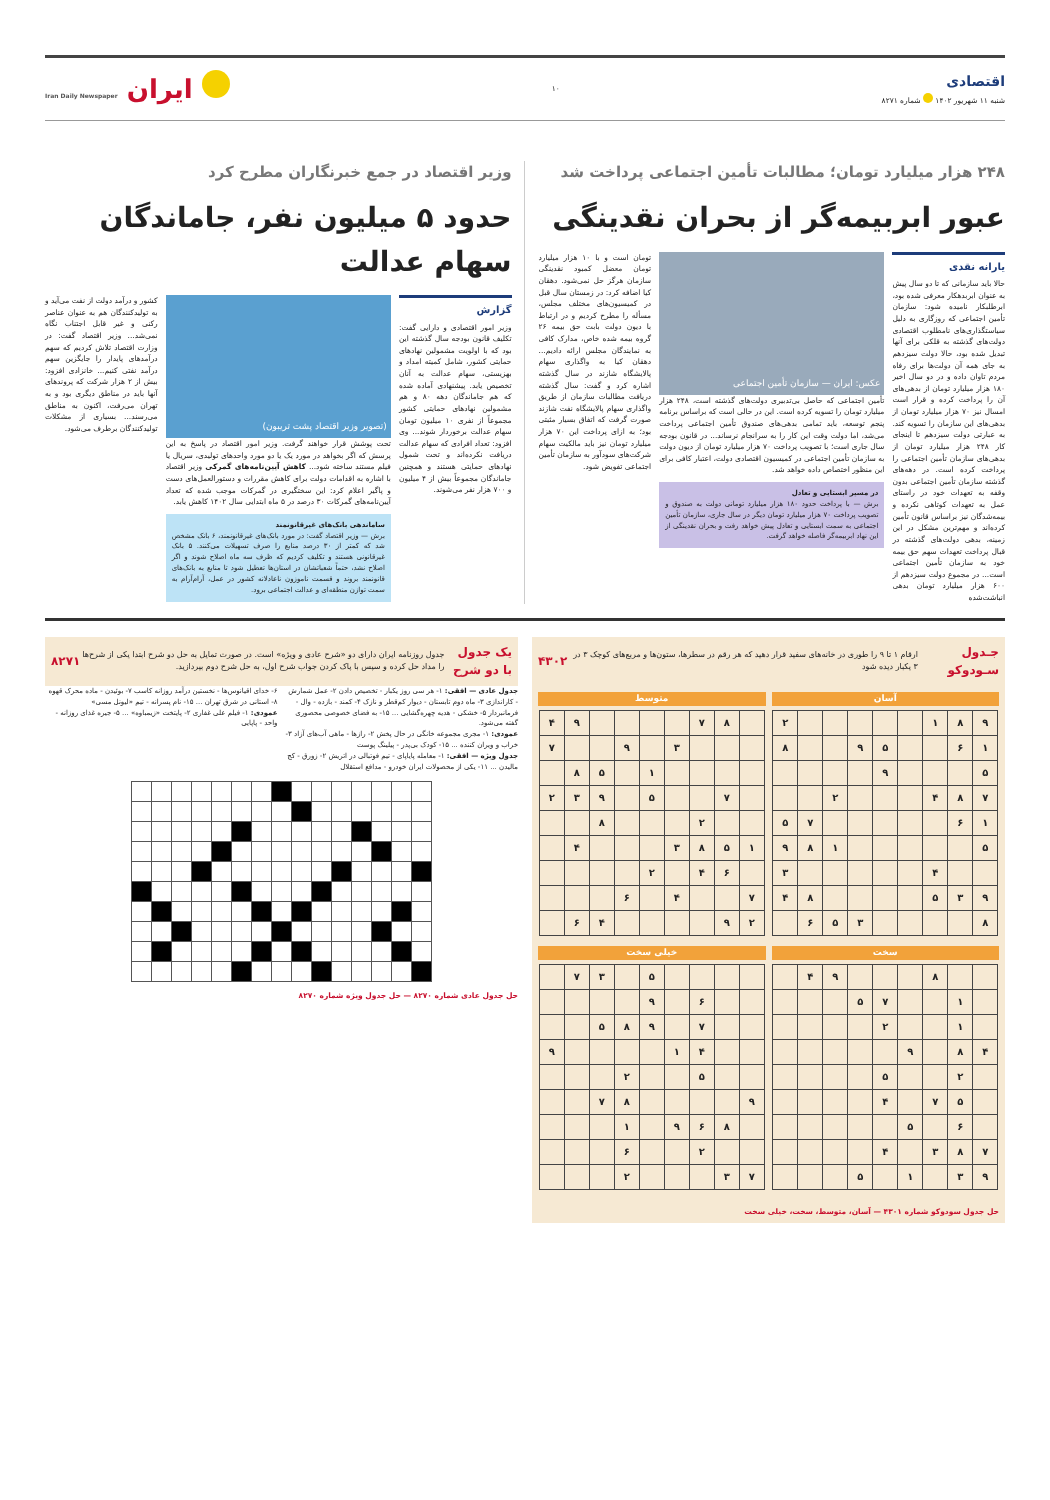اقتصادی
شنبه ۱۱ شهریور ۱۴۰۲ شماره ۸۲۷۱
۱۰
ایران Iran Daily Newspaper
۲۴۸ هزار میلیارد تومان؛ مطالبات تأمین اجتماعی پرداخت شد
عبور ابربیمه‌گر از بحران نقدینگی
یارانه نقدی
حالا باید سازمانی که تا دو سال پیش به عنوان ابربدهکار معرفی شده بود، ابرطلبکار نامیده شود: سازمان تأمین اجتماعی که روزگاری به دلیل سیاستگذاری‌های نامطلوب اقتصادی دولت‌های گذشته به قلکی برای آنها تبدیل شده بود، حالا دولت سیزدهم به جای همه آن دولت‌ها برای رفاه مردم تاوان داده و در دو سال اخیر ۱۸۰ هزار میلیارد تومان از بدهی‌های آن را پرداخت کرده و قرار است امسال نیز ۷۰ هزار میلیارد تومان از بدهی‌های این سازمان را تسویه کند. به عبارتی دولت سیزدهم تا اینجای کار ۲۴۸ هزار میلیارد تومان از بدهی‌های سازمان تأمین اجتماعی را پرداخت کرده است. در دهه‌های گذشته سازمان تأمین اجتماعی بدون وقفه به تعهدات خود در راستای عمل به تعهدات کوتاهی نکرده و بیمه‌شدگان نیز براساس قانون تأمین کرده‌اند و مهم‌ترین مشکل در این زمینه، بدهی دولت‌های گذشته در قبال پرداخت تعهدات سهم حق بیمه خود به سازمان تأمین اجتماعی است... در مجموع دولت سیزدهم از ۶۰۰ هزار میلیارد تومان بدهی انباشت‌شده
عکس: ایران — سازمان تأمین اجتماعی
تأمین اجتماعی که حاصل بی‌تدبیری دولت‌های گذشته است، ۲۴۸ هزار میلیارد تومان را تسویه کرده است. این در حالی است که براساس برنامه پنجم توسعه، باید تمامی بدهی‌های صندوق تأمین اجتماعی پرداخت می‌شد، اما دولت وقت این کار را به سرانجام نرساند... در قانون بودجه سال جاری است؛ با تصویب پرداخت ۷۰ هزار میلیارد تومان از دیون دولت به سازمان تأمین اجتماعی در کمیسیون اقتصادی دولت، اعتبار کافی برای این منظور اختصاص داده خواهد شد.
در مسیر ابستایی و تعادل
برش — با پرداخت حدود ۱۸۰ هزار میلیارد تومانی دولت به صندوق و تصویب پرداخت ۷۰ هزار میلیارد تومان دیگر در سال جاری، سازمان تأمین اجتماعی به سمت ابستایی و تعادل پیش خواهد رفت و بحران نقدینگی از این نهاد ابربیمه‌گر فاصله خواهد گرفت.
تومان است و با ۱۰ هزار میلیارد تومان معضل کمبود نقدینگی سازمان هرگز حل نمی‌شود. دهقان کیا اضافه کرد: در زمستان سال قبل در کمیسیون‌های مختلف مجلس، مسأله را مطرح کردیم و در ارتباط با دیون دولت بابت حق بیمه ۲۶ گروه بیمه شده خاص، مدارک کافی به نمایندگان مجلس ارائه دادیم... دهقان کیا به واگذاری سهام پالایشگاه شازند در سال گذشته اشاره کرد و گفت: سال گذشته دریافت مطالبات سازمان از طریق واگذاری سهام پالایشگاه نفت شازند صورت گرفت که اتفاق بسیار مثبتی بود؛ به ازای پرداخت این ۷۰ هزار میلیارد تومان نیز باید مالکیت سهام شرکت‌های سودآور به سازمان تأمین اجتماعی تفویض شود.
وزیر اقتصاد در جمع خبرنگاران مطرح کرد
حدود ۵ میلیون نفر، جاماندگان سهام عدالت
گزارش
وزیر امور اقتصادی و دارایی گفت: تکلیف قانون بودجه سال گذشته این بود که با اولویت مشمولین نهادهای حمایتی کشور، شامل کمیته امداد و بهزیستی، سهام عدالت به آنان تخصیص یابد. پیشنهادی آماده شده که هم جاماندگان دهه ۸۰ و هم مشمولین نهادهای حمایتی کشور مجموعاً از نفری ۱۰ میلیون تومان سهام عدالت برخوردار شوند... وی افزود: تعداد افرادی که سهام عدالت دریافت نکرده‌اند و تحت شمول نهادهای حمایتی هستند و همچنین جاماندگان مجموعاً بیش از ۴ میلیون و ۷۰۰ هزار نفر می‌شوند.
(تصویر وزیر اقتصاد پشت تریبون)
تحت پوشش قرار خواهند گرفت. وزیر امور اقتصاد در پاسخ به این پرسش که اگر بخواهد در مورد یک یا دو مورد واحدهای تولیدی، سریال یا فیلم مستند ساخته شود... کاهش آیین‌نامه‌های گمرکی وزیر اقتصاد با اشاره به اقدامات دولت برای کاهش مقررات و دستورالعمل‌های دست و پاگیر اعلام کرد: این سختگیری در گمرکات موجب شده که تعداد آیین‌نامه‌های گمرکات ۳۰ درصد در ۵ ماه ابتدایی سال ۱۴۰۲ کاهش یابد.
ساماندهی بانک‌های غیرقانونمند
برش — وزیر اقتصاد گفت: در مورد بانک‌های غیرقانونمند، ۶ بانک مشخص شد که کمتر از ۳۰ درصد منابع را صرف تسهیلات می‌کنند. ۵ بانک غیرقانونی هستند و تکلیف کردیم که ظرف سه ماه اصلاح شوند و اگر اصلاح نشد، حتماً شعباتشان در استان‌ها تعطیل شود تا منابع به بانک‌های قانونمند بروند و قسمت ناموزون ناعادلانه کشور در عمل، آرام‌آرام به سمت توازن منطقه‌ای و عدالت اجتماعی برود.
کشور و درآمد دولت از نفت می‌آید و به تولیدکنندگان هم به عنوان عناصر رکنی و غیر قابل اجتناب نگاه نمی‌شد... وزیر اقتصاد گفت: در وزارت اقتصاد تلاش کردیم که سهم درآمدهای پایدار را جایگزین سهم درآمد نفتی کنیم... خانزادی افزود: بیش از ۲ هزار شرکت که پروندهای آنها باید در مناطق دیگری بود و به تهران می‌رفت، اکنون به مناطق می‌رسند... بسیاری از مشکلات تولیدکنندگان برطرف می‌شود.
جـدول سـودوکو ارقام ۱ تا ۹ را طوری در خانه‌های سفید قرار دهید که هر رقم در سطرها، ستون‌ها و مربع‌های کوچک ۳ در ۳ یکبار دیده شود ۴۳۰۲
آسان
| ۹ | ۸ | ۱ | | | | | | ۲ |
| ۱ | ۶ | | | ۵ | ۹ | | | ۸ |
| ۵ | | | | ۹ | | | | |
| ۷ | ۸ | ۴ | | | | ۲ | | |
| ۱ | ۶ | | | | | | ۷ | ۵ |
| ۵ | | | | | | ۱ | ۸ | ۹ |
| | | ۴ | | | | | | ۳ |
| ۹ | ۳ | ۵ | | | | | ۸ | ۴ |
| ۸ | | | | | ۳ | ۵ | ۶ | |
متوسط
| | ۸ | ۷ | | | | | ۹ | ۴ |
| | | | ۳ | | ۹ | | | ۷ |
| | | | | ۱ | | ۵ | ۸ | |
| | ۷ | | | ۵ | | ۹ | ۳ | ۲ |
| | | ۲ | | | | ۸ | | |
| ۱ | ۵ | ۸ | ۳ | | | | ۴ | |
| | ۶ | ۴ | | ۲ | | | | |
| ۷ | | | ۴ | | ۶ | | | |
| ۲ | ۹ | | | | | ۴ | ۶ | |
سخت
| | | ۸ | | | | ۹ | ۴ | |
| | ۱ | | | ۷ | ۵ | | | |
| | ۱ | | | ۲ | | | | |
| ۴ | ۸ | | ۹ | | | | | |
| | ۲ | | | ۵ | | | | |
| | ۵ | ۷ | | ۴ | | | | |
| | ۶ | | ۵ | | | | | |
| ۷ | ۸ | ۳ | | ۴ | | | | |
| ۹ | ۳ | | ۱ | | ۵ | | | |
خیلی سخت
| | | | | ۵ | | ۳ | ۷ | |
| | | ۶ | | ۹ | | | | |
| | | ۷ | | ۹ | ۸ | ۵ | | |
| | | ۴ | ۱ | | | | | ۹ |
| | | ۵ | | | ۲ | | | |
| ۹ | | | | | ۸ | ۷ | | |
| | ۸ | ۶ | ۹ | | ۱ | | | |
| | | ۲ | | | ۶ | | | |
| ۷ | ۳ | | | | ۲ | | | |
حل جدول سودوکو شماره ۴۳۰۱ — آسان، متوسط، سخت، خیلی سخت
یک جدول با دو شرح جدول روزنامه ایران دارای دو «شرح عادی و ویژه» است. در صورت تمایل به حل دو شرح ابتدا یکی از شرح‌ها را مداد حل کرده و سپس با پاک کردن جواب شرح اول، به حل شرح دوم بپردازید. ۸۲۷۱
جدول عادی — افقی: ۱- هر سی روز یکبار - تخصیص دادن ۲- عمل شمارش - کاراندازی ۳- ماه دوم تابستان - دیوار کم‌قطر و نازک ۴- کمند - بازده - وال - فرمانبردار ۵- خشکی - هدیه چهره‌گشایی ... ۱۵- به فضای خصوصی محصوری گفته می‌شود.
عمودی: ۱- مجری مجموعه خانگی در حال پخش ۲- رازها - ماهی آب‌های آزاد ۳- خراب و ویران کننده ... ۱۵- کودک بی‌پدر - پیلینگ پوست
جدول ویژه — افقی: ۱- معامله پایاپای - تیم فوتبالی در اتریش ۲- زورق - کج مالیدن ... ۱۱- یکی از محصولات ایران خودرو - مدافع استقلال
۶- خدای اقیانوس‌ها - نخستین درآمد روزانه کاسب ۷- بوئیدن - ماده محرک قهوه ۸- استانی در شرق تهران ... ۱۵- نام پسرانه - تیم «لیونل مسی»
عمودی: ۱- فیلم علی غفاری ۲- پایتخت «زیمباوه» ... ۵- جیره غذای روزانه - واحد - پاپایی
حل جدول عادی شماره ۸۲۷۰ — حل جدول ویژه شماره ۸۲۷۰